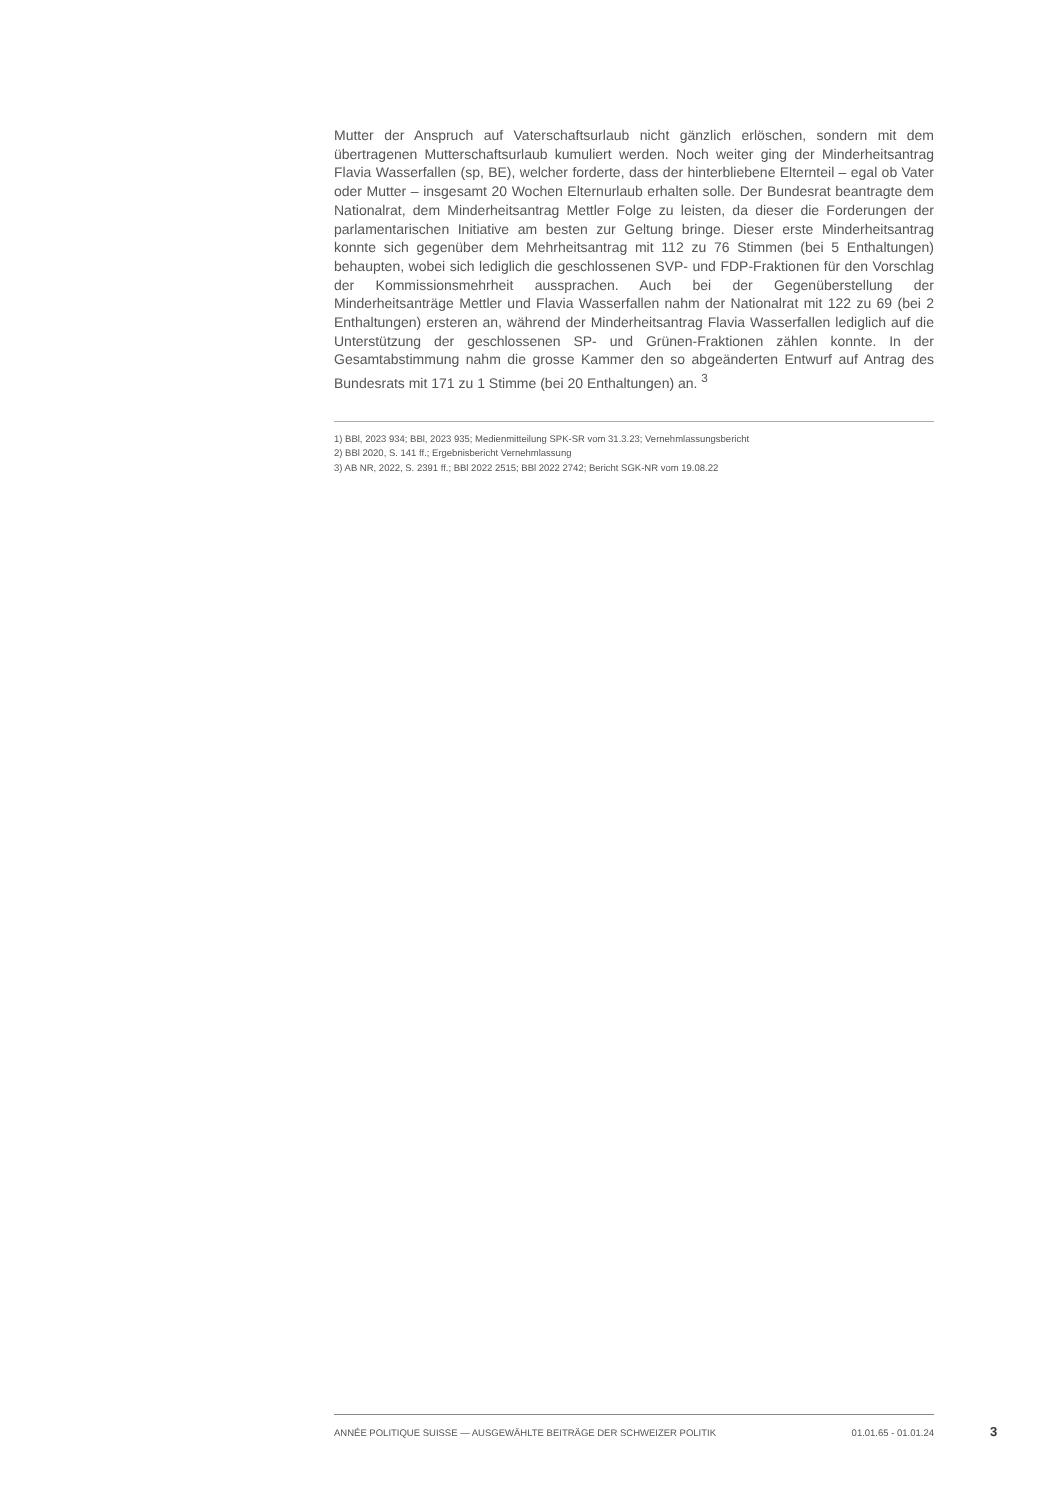Mutter der Anspruch auf Vaterschaftsurlaub nicht gänzlich erlöschen, sondern mit dem übertragenen Mutterschaftsurlaub kumuliert werden. Noch weiter ging der Minderheitsantrag Flavia Wasserfallen (sp, BE), welcher forderte, dass der hinterbliebene Elternteil – egal ob Vater oder Mutter – insgesamt 20 Wochen Elternurlaub erhalten solle. Der Bundesrat beantragte dem Nationalrat, dem Minderheitsantrag Mettler Folge zu leisten, da dieser die Forderungen der parlamentarischen Initiative am besten zur Geltung bringe. Dieser erste Minderheitsantrag konnte sich gegenüber dem Mehrheitsantrag mit 112 zu 76 Stimmen (bei 5 Enthaltungen) behaupten, wobei sich lediglich die geschlossenen SVP- und FDP-Fraktionen für den Vorschlag der Kommissionsmehrheit aussprachen. Auch bei der Gegenüberstellung der Minderheitsanträge Mettler und Flavia Wasserfallen nahm der Nationalrat mit 122 zu 69 (bei 2 Enthaltungen) ersteren an, während der Minderheitsantrag Flavia Wasserfallen lediglich auf die Unterstützung der geschlossenen SP- und Grünen-Fraktionen zählen konnte. In der Gesamtabstimmung nahm die grosse Kammer den so abgeänderten Entwurf auf Antrag des Bundesrats mit 171 zu 1 Stimme (bei 20 Enthaltungen) an. <sup>3</sup>
1) BBl, 2023 934; BBl, 2023 935; Medienmitteilung SPK-SR vom 31.3.23; Vernehmlassungsbericht
2) BBl 2020, S. 141 ff.; Ergebnisbericht Vernehmlassung
3) AB NR, 2022, S. 2391 ff.; BBl 2022 2515; BBl 2022 2742; Bericht SGK-NR vom 19.08.22
ANNÉE POLITIQUE SUISSE — AUSGEWÄHLTE BEITRÄGE DER SCHWEIZER POLITIK 01.01.65 - 01.01.24
3